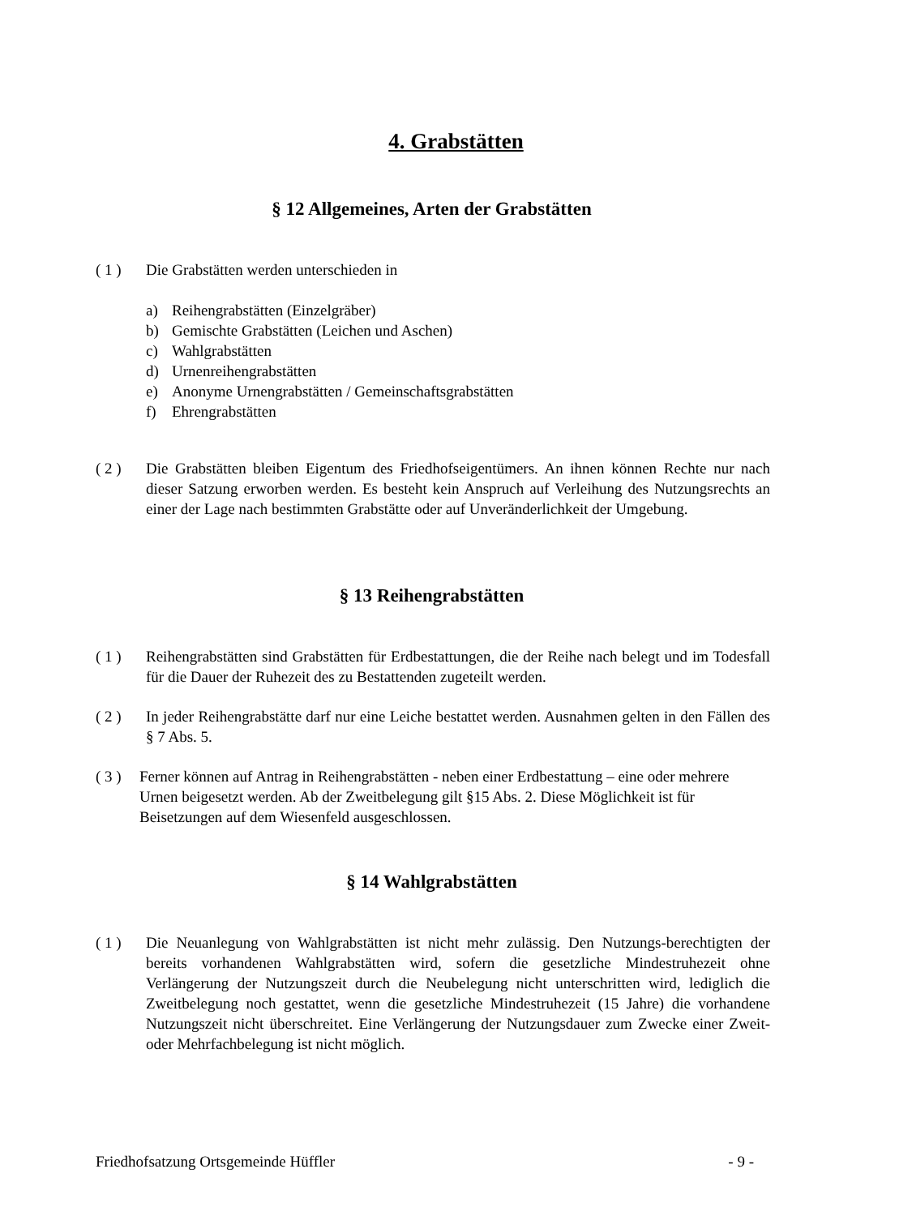4. Grabstätten
§ 12 Allgemeines, Arten der Grabstätten
( 1 ) Die Grabstätten werden unterschieden in
a) Reihengrabstätten (Einzelgräber)
b) Gemischte Grabstätten (Leichen und Aschen)
c) Wahlgrabstätten
d) Urnenreihengrabstätten
e) Anonyme Urnengrabstätten / Gemeinschaftsgrabstätten
f) Ehrengrabstätten
( 2 ) Die Grabstätten bleiben Eigentum des Friedhofseigentümers. An ihnen können Rechte nur nach dieser Satzung erworben werden. Es besteht kein Anspruch auf Verleihung des Nutzungsrechts an einer der Lage nach bestimmten Grabstätte oder auf Unveränderlichkeit der Umgebung.
§ 13 Reihengrabstätten
( 1 ) Reihengrabstätten sind Grabstätten für Erdbestattungen, die der Reihe nach belegt und im Todesfall für die Dauer der Ruhezeit des zu Bestattenden zugeteilt werden.
( 2 ) In jeder Reihengrabstätte darf nur eine Leiche bestattet werden. Ausnahmen gelten in den Fällen des § 7 Abs. 5.
( 3 )
Ferner können auf Antrag in Reihengrabstätten - neben einer Erdbestattung – eine oder mehrere Urnen beigesetzt werden. Ab der Zweitbelegung gilt §15 Abs. 2. Diese Möglichkeit ist für Beisetzungen auf dem Wiesenfeld ausgeschlossen.
§ 14 Wahlgrabstätten
( 1 ) Die Neuanlegung von Wahlgrabstätten ist nicht mehr zulässig. Den Nutzungs-berechtigten der bereits vorhandenen Wahlgrabstätten wird, sofern die gesetzliche Mindestruhezeit ohne Verlängerung der Nutzungszeit durch die Neubelegung nicht unterschritten wird, lediglich die Zweitbelegung noch gestattet, wenn die gesetzliche Mindestruhezeit (15 Jahre) die vorhandene Nutzungszeit nicht überschreitet. Eine Verlängerung der Nutzungsdauer zum Zwecke einer Zweit- oder Mehrfachbelegung ist nicht möglich.
Friedhofsatzung Ortsgemeinde Hüffler - 9 -